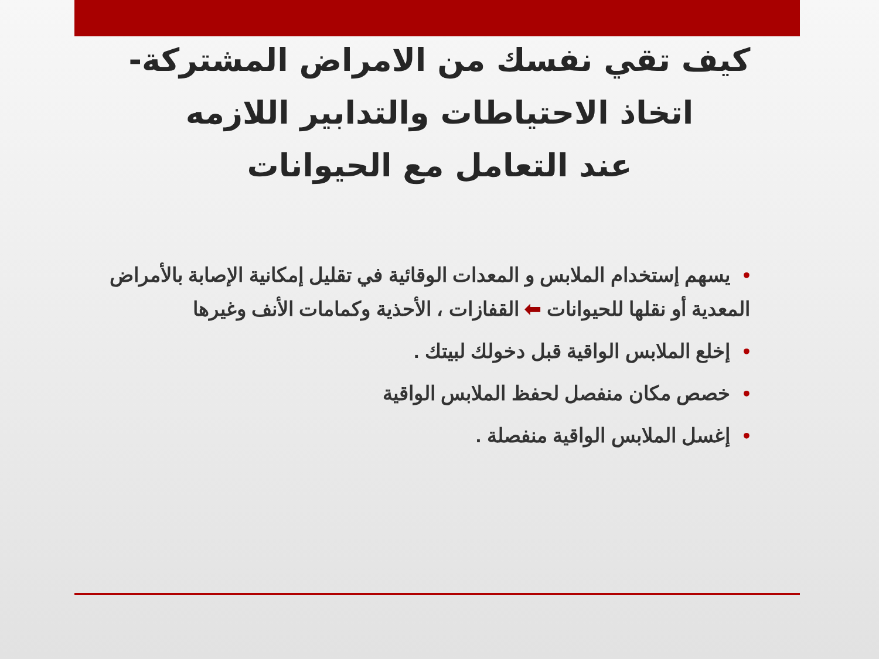كيف تقي نفسك من الامراض المشتركة-
اتخاذ الاحتياطات والتدابير اللازمه
عند التعامل مع الحيوانات
•يسهم إستخدام الملابس و المعدات الوقائية في تقليل إمكانية الإصابة بالأمراض المعدية أو نقلها للحيوانات ⬅ القفازات ، الأحذية وكمامات الأنف وغيرها
•إخلع الملابس الواقية قبل دخولك لبيتك .
•خصص مكان منفصل لحفظ الملابس الواقية
•إغسل الملابس الواقية منفصلة .